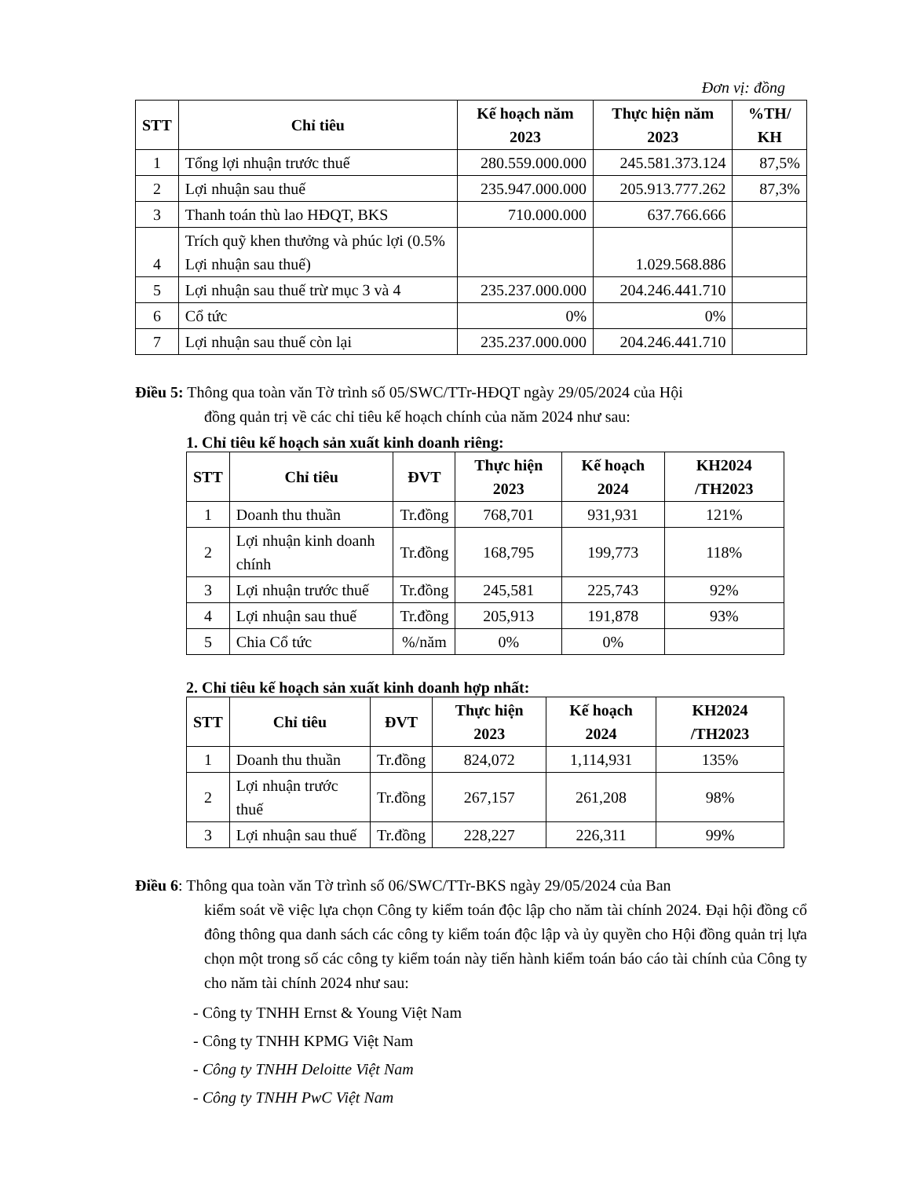Đơn vị: đồng
| STT | Chỉ tiêu | Kế hoạch năm 2023 | Thực hiện năm 2023 | %TH/ KH |
| --- | --- | --- | --- | --- |
| 1 | Tổng lợi nhuận trước thuế | 280.559.000.000 | 245.581.373.124 | 87,5% |
| 2 | Lợi nhuận sau thuế | 235.947.000.000 | 205.913.777.262 | 87,3% |
| 3 | Thanh toán thù lao HĐQT, BKS | 710.000.000 | 637.766.666 | |
| 4 | Trích quỹ khen thưởng và phúc lợi (0.5% Lợi nhuận sau thuế) | | 1.029.568.886 | |
| 5 | Lợi nhuận sau thuế trừ mục 3 và 4 | 235.237.000.000 | 204.246.441.710 | |
| 6 | Cổ tức | 0% | 0% | |
| 7 | Lợi nhuận sau thuế còn lại | 235.237.000.000 | 204.246.441.710 | |
Điều 5: Thông qua toàn văn Tờ trình số 05/SWC/TTr-HĐQT ngày 29/05/2024 của Hội
đồng quản trị về các chỉ tiêu kế hoạch chính của năm 2024 như sau:
1. Chỉ tiêu kế hoạch sản xuất kinh doanh riêng:
| STT | Chỉ tiêu | ĐVT | Thực hiện 2023 | Kế hoạch 2024 | KH2024 /TH2023 |
| --- | --- | --- | --- | --- | --- |
| 1 | Doanh thu thuần | Tr.đồng | 768,701 | 931,931 | 121% |
| 2 | Lợi nhuận kinh doanh chính | Tr.đồng | 168,795 | 199,773 | 118% |
| 3 | Lợi nhuận trước thuế | Tr.đồng | 245,581 | 225,743 | 92% |
| 4 | Lợi nhuận sau thuế | Tr.đồng | 205,913 | 191,878 | 93% |
| 5 | Chia Cổ tức | %/năm | 0% | 0% | |
2. Chỉ tiêu kế hoạch sản xuất kinh doanh hợp nhất:
| STT | Chỉ tiêu | ĐVT | Thực hiện 2023 | Kế hoạch 2024 | KH2024 /TH2023 |
| --- | --- | --- | --- | --- | --- |
| 1 | Doanh thu thuần | Tr.đồng | 824,072 | 1,114,931 | 135% |
| 2 | Lợi nhuận trước thuế | Tr.đồng | 267,157 | 261,208 | 98% |
| 3 | Lợi nhuận sau thuế | Tr.đồng | 228,227 | 226,311 | 99% |
Điều 6: Thông qua toàn văn Tờ trình số 06/SWC/TTr-BKS ngày 29/05/2024 của Ban
kiểm soát về việc lựa chọn Công ty kiểm toán độc lập cho năm tài chính 2024. Đại hội đồng cổ đông thông qua danh sách các công ty kiểm toán độc lập và ủy quyền cho Hội đồng quản trị lựa chọn một trong số các công ty kiểm toán này tiến hành kiểm toán báo cáo tài chính của Công ty cho năm tài chính 2024 như sau:
- Công ty TNHH Ernst & Young Việt Nam
- Công ty TNHH KPMG Việt Nam
- Công ty TNHH Deloitte Việt Nam
- Công ty TNHH PwC Việt Nam